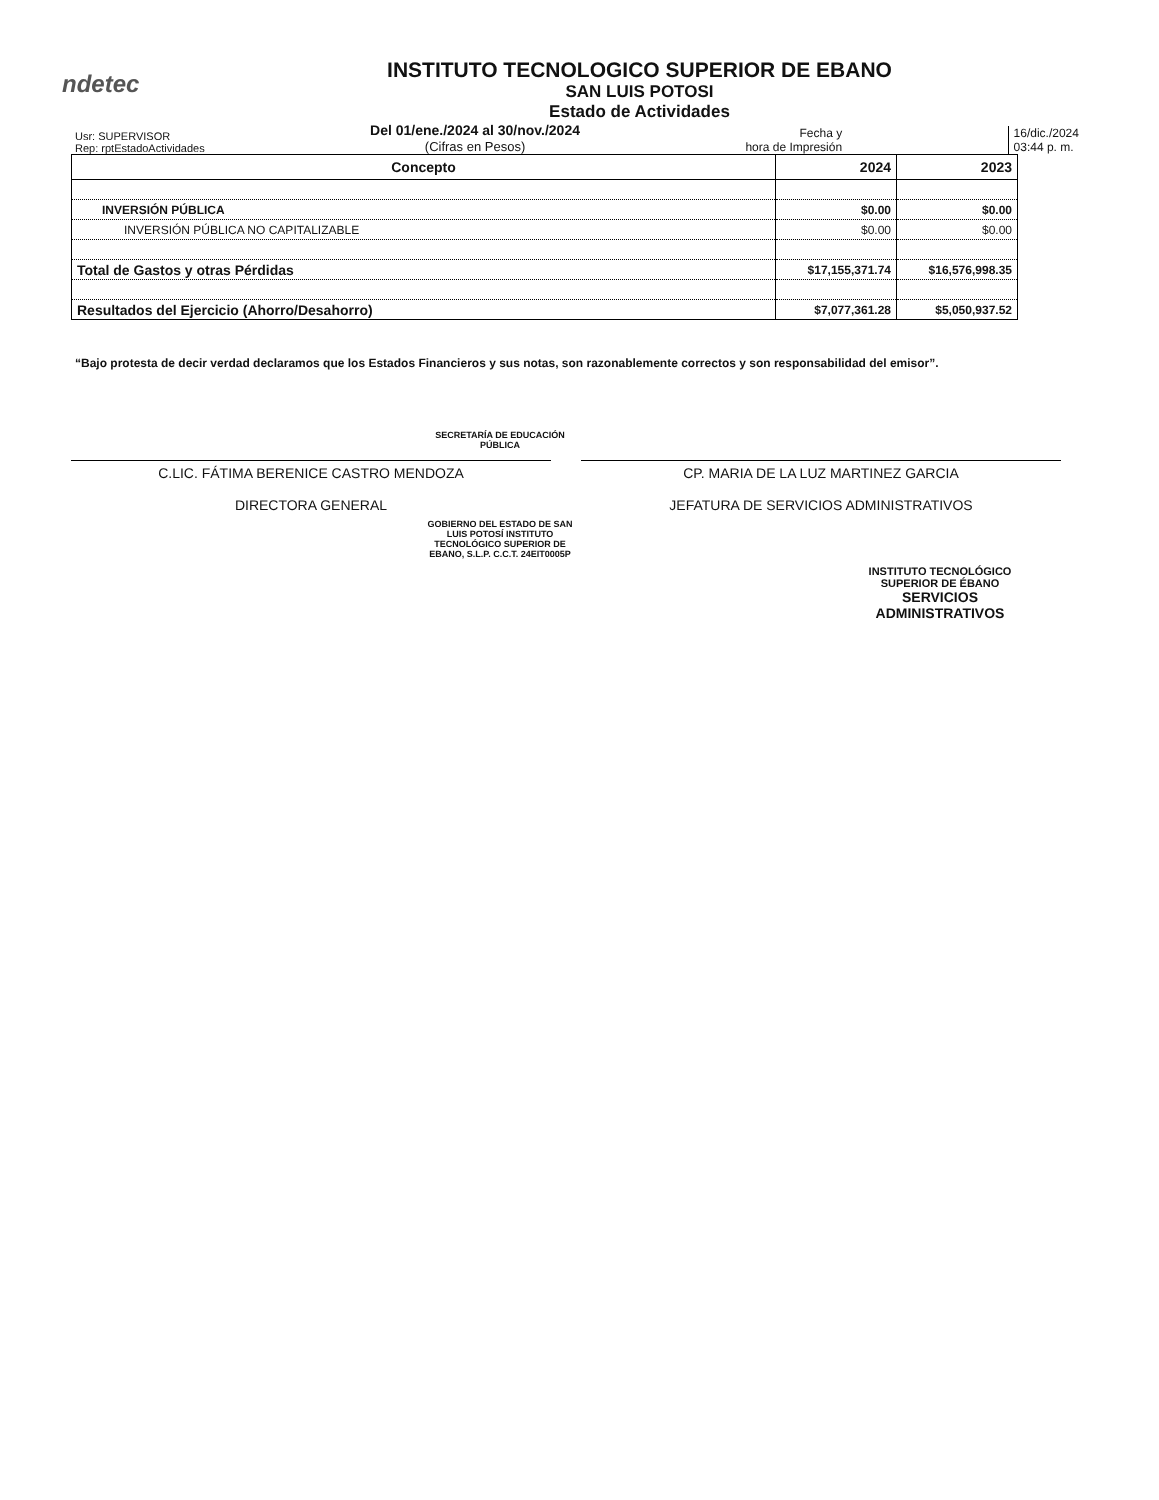ndetec
INSTITUTO TECNOLOGICO SUPERIOR DE EBANO
SAN LUIS POTOSI
Estado de Actividades
Usr: SUPERVISOR
Rep: rptEstadoActividades
Del 01/ene./2024 al 30/nov./2024
(Cifras en Pesos)
Fecha y
hora de Impresión
16/dic./2024
03:44 p. m.
| Concepto | 2024 | 2023 |
| --- | --- | --- |
| INVERSIÓN PÚBLICA | $0.00 | $0.00 |
| INVERSIÓN PÚBLICA NO CAPITALIZABLE | $0.00 | $0.00 |
| Total de Gastos y otras Pérdidas | $17,155,371.74 | $16,576,998.35 |
| Resultados del Ejercicio (Ahorro/Desahorro) | $7,077,361.28 | $5,050,937.52 |
“Bajo protesta de decir verdad declaramos que los Estados Financieros y sus notas, son razonablemente correctos y son responsabilidad del emisor”.
SECRETARÍA DE EDUCACIÓN PÚBLICA
C.LIC. FÁTIMA BERENICE CASTRO MENDOZA
DIRECTORA GENERAL
CP. MARIA DE LA LUZ MARTINEZ GARCIA
JEFATURA DE SERVICIOS ADMINISTRATIVOS
GOBIERNO DEL ESTADO DE SAN LUIS POTOSÍ INSTITUTO TECNOLÓGICO SUPERIOR DE EBANO, S.L.P. C.C.T. 24EIT0005P
INSTITUTO TECNOLÓGICO SUPERIOR DE ÉBANO
SERVICIOS ADMINISTRATIVOS